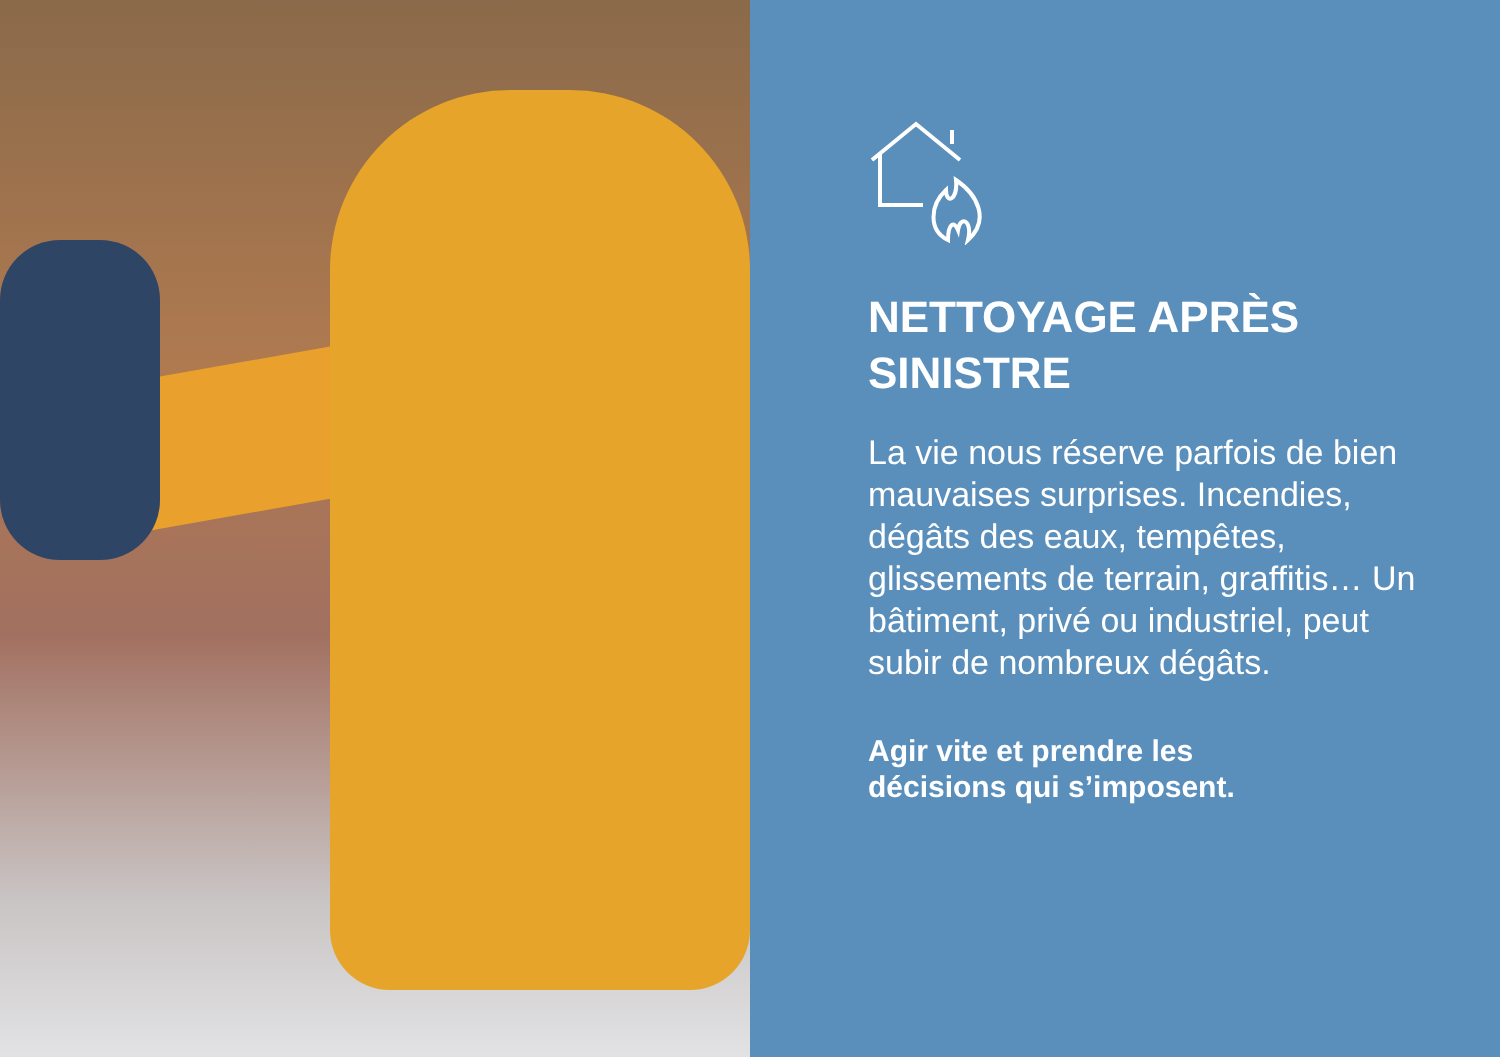NETTOYAGE APRÈS
SINISTRE
La vie nous réserve parfois de bien mauvaises surprises. Incendies, dégâts des eaux, tempêtes, glissements de terrain, graffitis… Un bâtiment, privé ou industriel, peut subir de nombreux dégâts.
Agir vite et prendre les
décisions qui s’imposent.